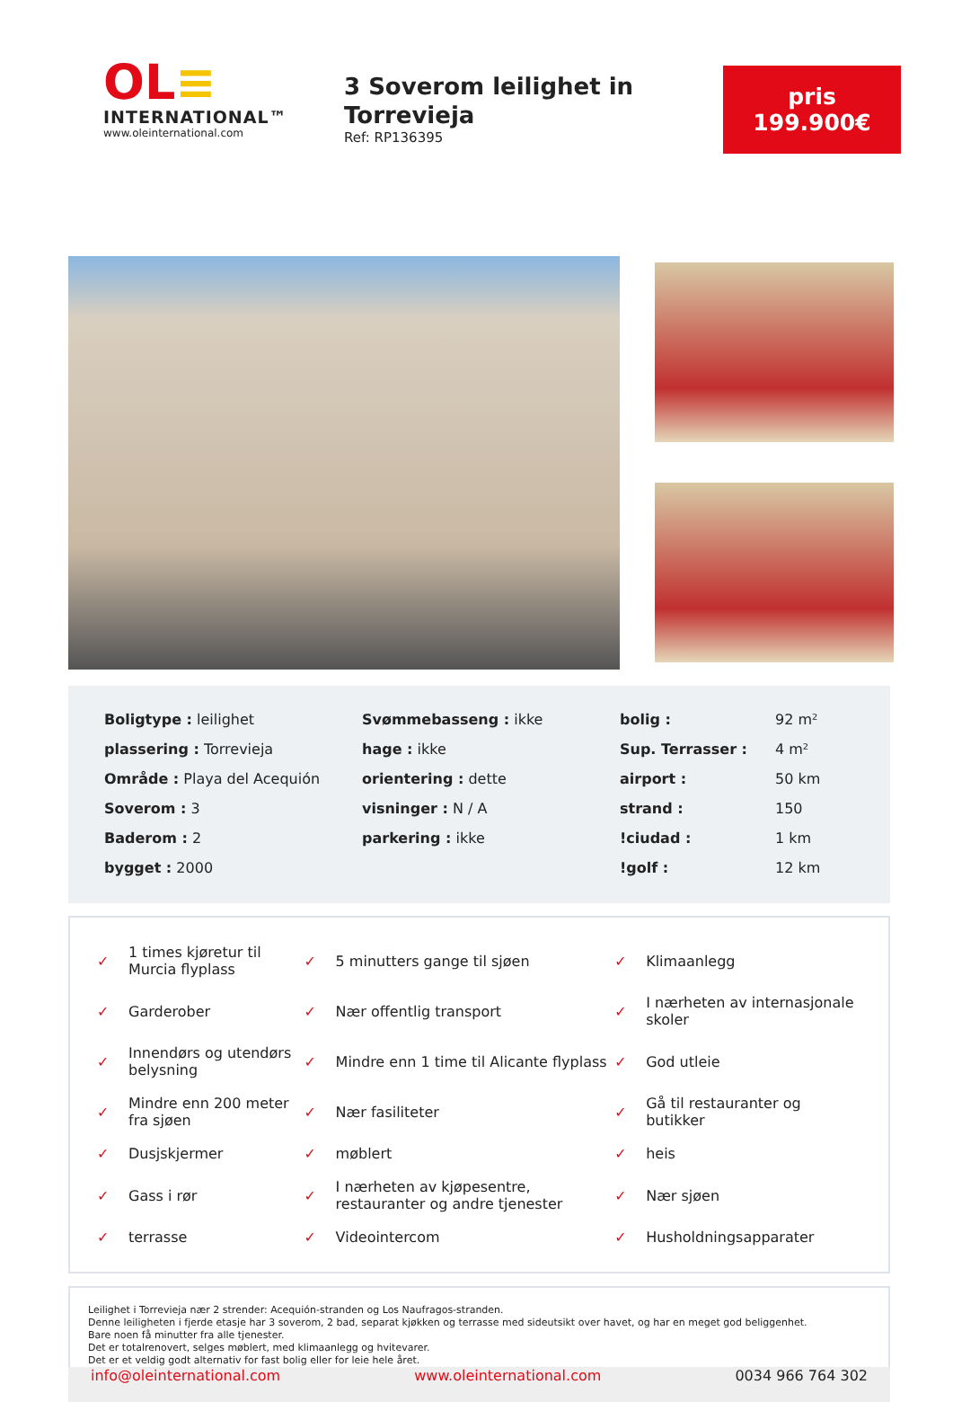OL≡
INTERNATIONAL™
www.oleinternational.com
3 Soverom leilighet in Torrevieja
Ref: RP136395
pris
199.900€
| Boligtype : leilighet | Svømmebasseng : ikke | bolig : | 92 m² |
| plassering : Torrevieja | hage : ikke | Sup. Terrasser : | 4 m² |
| Område : Playa del Acequión | orientering : dette | airport : | 50 km |
| Soverom : 3 | visninger : N / A | strand : | 150 |
| Baderom : 2 | parkering : ikke | !ciudad : | 1 km |
| bygget : 2000 | | !golf : | 12 km |
| ✓ | 1 times kjøretur til Murcia flyplass | ✓ | 5 minutters gange til sjøen | ✓ | Klimaanlegg |
| ✓ | Garderober | ✓ | Nær offentlig transport | ✓ | I nærheten av internasjonale skoler |
| ✓ | Innendørs og utendørs belysning | ✓ | Mindre enn 1 time til Alicante flyplass | ✓ | God utleie |
| ✓ | Mindre enn 200 meter fra sjøen | ✓ | Nær fasiliteter | ✓ | Gå til restauranter og butikker |
| ✓ | Dusjskjermer | ✓ | møblert | ✓ | heis |
| ✓ | Gass i rør | ✓ | I nærheten av kjøpesentre, restauranter og andre tjenester | ✓ | Nær sjøen |
| ✓ | terrasse | ✓ | Videointercom | ✓ | Husholdningsapparater |
Leilighet i Torrevieja nær 2 strender: Acequión-stranden og Los Naufragos-stranden.
Denne leiligheten i fjerde etasje har 3 soverom, 2 bad, separat kjøkken og terrasse med sideutsikt over havet, og har en meget god beliggenhet.
Bare noen få minutter fra alle tjenester.
Det er totalrenovert, selges møblert, med klimaanlegg og hvitevarer.
Det er et veldig godt alternativ for fast bolig eller for leie hele året.
info@oleinternational.com www.oleinternational.com 0034 966 764 302